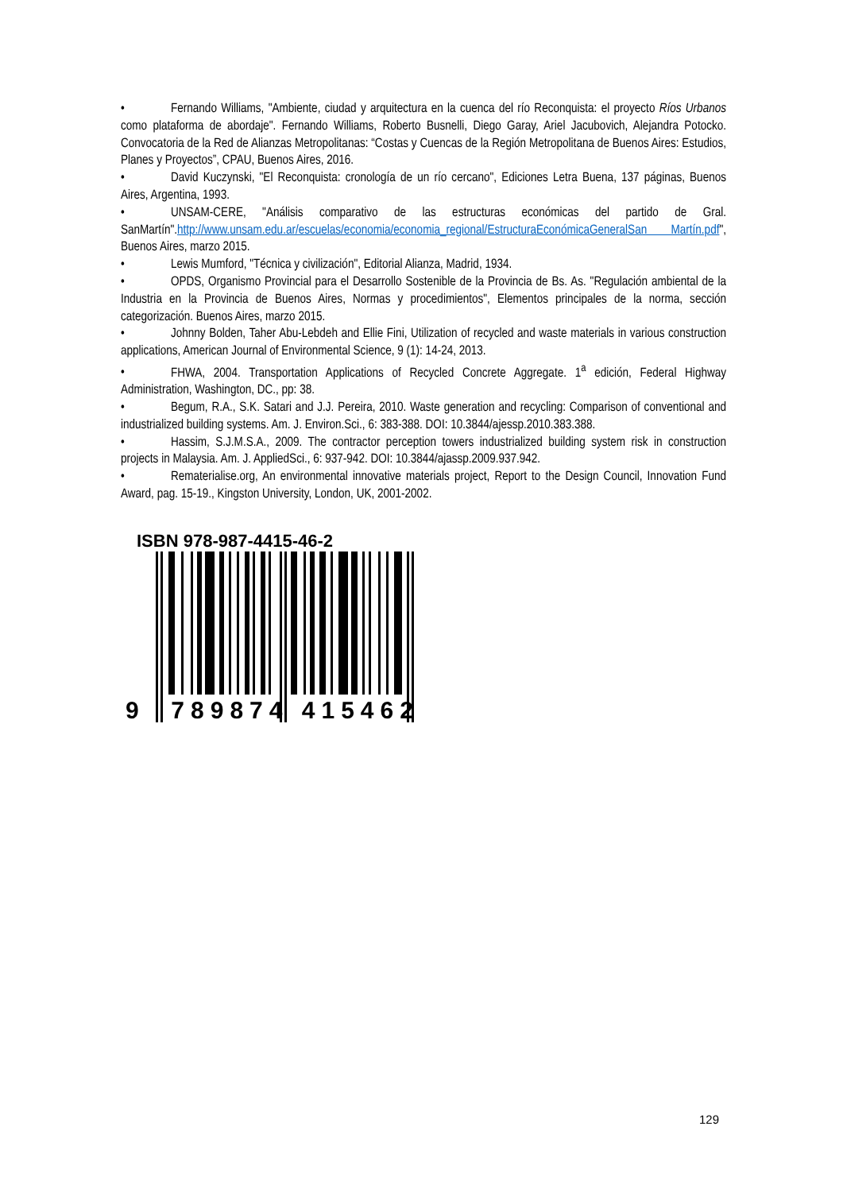• Fernando Williams, "Ambiente, ciudad y arquitectura en la cuenca del río Reconquista: el proyecto Ríos Urbanos como plataforma de abordaje". Fernando Williams, Roberto Busnelli, Diego Garay, Ariel Jacubovich, Alejandra Potocko. Convocatoria de la Red de Alianzas Metropolitanas: “Costas y Cuencas de la Región Metropolitana de Buenos Aires: Estudios, Planes y Proyectos”, CPAU, Buenos Aires, 2016.
• David Kuczynski, "El Reconquista: cronología de un río cercano", Ediciones Letra Buena, 137 páginas, Buenos Aires, Argentina, 1993.
• UNSAM-CERE, "Análisis comparativo de las estructuras económicas del partido de Gral. SanMartín".http://www.unsam.edu.ar/escuelas/economia/economia_regional/EstructuraEconómicaGeneralSan Martín.pdf", Buenos Aires, marzo 2015.
• Lewis Mumford, "Técnica y civilización", Editorial Alianza, Madrid, 1934.
• OPDS, Organismo Provincial para el Desarrollo Sostenible de la Provincia de Bs. As. "Regulación ambiental de la Industria en la Provincia de Buenos Aires, Normas y procedimientos", Elementos principales de la norma, sección categorización. Buenos Aires, marzo 2015.
• Johnny Bolden, Taher Abu-Lebdeh and Ellie Fini, Utilization of recycled and waste materials in various construction applications, American Journal of Environmental Science, 9 (1): 14-24, 2013.
• FHWA, 2004. Transportation Applications of Recycled Concrete Aggregate. 1<sup>a</sup> edición, Federal Highway Administration, Washington, DC., pp: 38.
• Begum, R.A., S.K. Satari and J.J. Pereira, 2010. Waste generation and recycling: Comparison of conventional and industrialized building systems. Am. J. Environ.Sci., 6: 383-388. DOI: 10.3844/ajessp.2010.383.388.
• Hassim, S.J.M.S.A., 2009. The contractor perception towers industrialized building system risk in construction projects in Malaysia. Am. J. AppliedSci., 6: 937-942. DOI: 10.3844/ajassp.2009.937.942.
• Rematerialise.org, An environmental innovative materials project, Report to the Design Council, Innovation Fund Award, pag. 15-19., Kingston University, London, UK, 2001-2002.
ISBN 978-987-4415-46-2
9 789874 415462
129